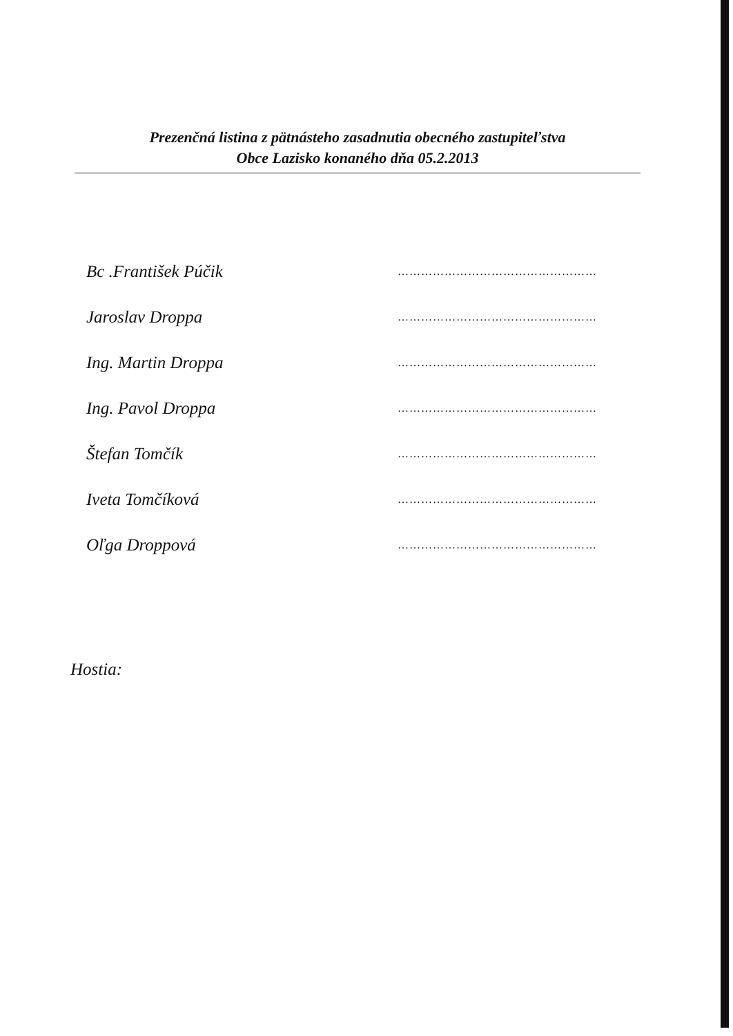Prezenčná listina z pätnásteho zasadnutia obecného zastupiteľstva
Obce Lazisko konaného dňa 05.2.2013
Bc .František Púčik ……………………………………………
Jaroslav Droppa ……………………………………………
Ing. Martin Droppa ……………………………………………
Ing. Pavol Droppa ……………………………………………
Štefan Tomčík ……………………………………………
Iveta Tomčíková ……………………………………………
Oľga Droppová ……………………………………………
Hostia: